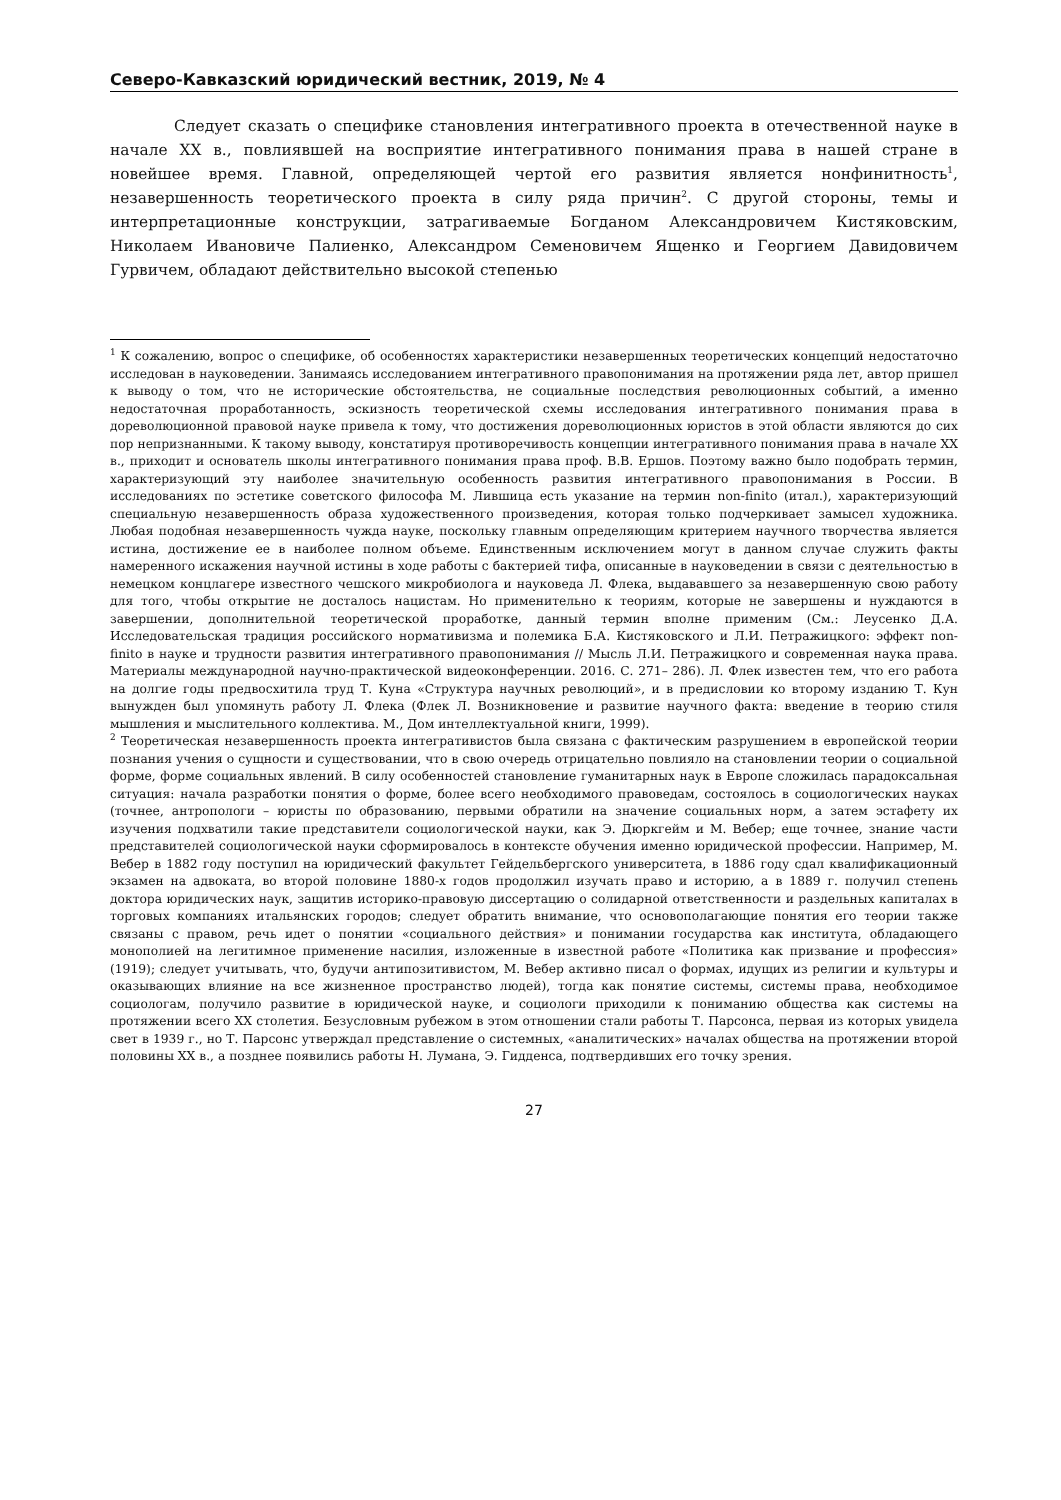Северо-Кавказский юридический вестник, 2019, № 4
Следует сказать о специфике становления интегративного проекта в отечественной науке в начале XX в., повлиявшей на восприятие интегративного понимания права в нашей стране в новейшее время. Главной, определяющей чертой его развития является нонфинитность<sup>1</sup>, незавершенность теоретического проекта в силу ряда причин<sup>2</sup>. С другой стороны, темы и интерпретационные конструкции, затрагиваемые Богданом Александровичем Кистяковским, Николаем Ивановиче Палиенко, Александром Семеновичем Ященко и Георгием Давидовичем Гурвичем, обладают действительно высокой степенью
<sup>1</sup> К сожалению, вопрос о специфике, об особенностях характеристики незавершенных теоретических концепций недостаточно исследован в науковедении. Занимаясь исследованием интегративного правопонимания на протяжении ряда лет, автор пришел к выводу о том, что не исторические обстоятельства, не социальные последствия революционных событий, а именно недостаточная проработанность, эскизность теоретической схемы исследования интегративного понимания права в дореволюционной правовой науке привела к тому, что достижения дореволюционных юристов в этой области являются до сих пор непризнанными. К такому выводу, констатируя противоречивость концепции интегративного понимания права в начале XX в., приходит и основатель школы интегративного понимания права проф. В.В. Ершов. Поэтому важно было подобрать термин, характеризующий эту наиболее значительную особенность развития интегративного правопонимания в России. В исследованиях по эстетике советского философа М. Лившица есть указание на термин non-finito (итал.), характеризующий специальную незавершенность образа художественного произведения, которая только подчеркивает замысел художника. Любая подобная незавершенность чужда науке, поскольку главным определяющим критерием научного творчества является истина, достижение ее в наиболее полном объеме. Единственным исключением могут в данном случае служить факты намеренного искажения научной истины в ходе работы с бактерией тифа, описанные в науковедении в связи с деятельностью в немецком концлагере известного чешского микробиолога и науковеда Л. Флека, выдававшего за незавершенную свою работу для того, чтобы открытие не досталось нацистам. Но применительно к теориям, которые не завершены и нуждаются в завершении, дополнительной теоретической проработке, данный термин вполне применим (См.: Леусенко Д.А. Исследовательская традиция российского нормативизма и полемика Б.А. Кистяковского и Л.И. Петражицкого: эффект non-finito в науке и трудности развития интегративного правопонимания // Мысль Л.И. Петражицкого и современная наука права. Материалы международной научно-практической видеоконференции. 2016. С. 271– 286). Л. Флек известен тем, что его работа на долгие годы предвосхитила труд Т. Куна «Структура научных революций», и в предисловии ко второму изданию Т. Кун вынужден был упомянуть работу Л. Флека (Флек Л. Возникновение и развитие научного факта: введение в теорию стиля мышления и мыслительного коллектива. М., Дом интеллектуальной книги, 1999).
<sup>2</sup> Теоретическая незавершенность проекта интегративистов была связана с фактическим разрушением в европейской теории познания учения о сущности и существовании, что в свою очередь отрицательно повлияло на становлении теории о социальной форме, форме социальных явлений. В силу особенностей становление гуманитарных наук в Европе сложилась парадоксальная ситуация: начала разработки понятия о форме, более всего необходимого правоведам, состоялось в социологических науках (точнее, антропологи – юристы по образованию, первыми обратили на значение социальных норм, а затем эстафету их изучения подхватили такие представители социологической науки, как Э. Дюркгейм и М. Вебер; еще точнее, знание части представителей социологической науки сформировалось в контексте обучения именно юридической профессии. Например, М. Вебер в 1882 году поступил на юридический факультет Гейдельбергского университета, в 1886 году сдал квалификационный экзамен на адвоката, во второй половине 1880-х годов продолжил изучать право и историю, а в 1889 г. получил степень доктора юридических наук, защитив историко-правовую диссертацию о солидарной ответственности и раздельных капиталах в торговых компаниях итальянских городов; следует обратить внимание, что основополагающие понятия его теории также связаны с правом, речь идет о понятии «социального действия» и понимании государства как института, обладающего монополией на легитимное применение насилия, изложенные в известной работе «Политика как призвание и профессия» (1919); следует учитывать, что, будучи антипозитивистом, М. Вебер активно писал о формах, идущих из религии и культуры и оказывающих влияние на все жизненное пространство людей), тогда как понятие системы, системы права, необходимое социологам, получило развитие в юридической науке, и социологи приходили к пониманию общества как системы на протяжении всего XX столетия. Безусловным рубежом в этом отношении стали работы Т. Парсонса, первая из которых увидела свет в 1939 г., но Т. Парсонс утверждал представление о системных, «аналитических» началах общества на протяжении второй половины XX в., а позднее появились работы Н. Лумана, Э. Гидденса, подтвердивших его точку зрения.
27